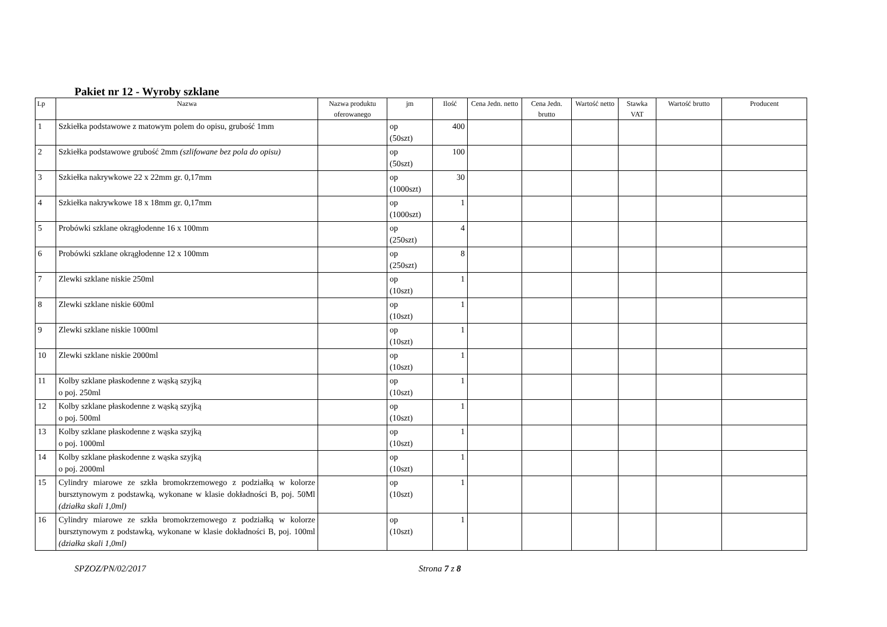Pakiet nr 12 - Wyroby szklane
| Lp | Nazwa | Nazwa produktu oferowanego | jm | Ilość | Cena Jedn. netto | Cena Jedn. brutto | Wartość netto | Stawka VAT | Wartość brutto | Producent |
| --- | --- | --- | --- | --- | --- | --- | --- | --- | --- | --- |
| 1 | Szkiełka podstawowe z matowym polem do opisu, grubość 1mm | | op (50szt) | 400 | | | | | | |
| 2 | Szkiełka podstawowe grubość 2mm (szlifowane bez pola do opisu) | | op (50szt) | 100 | | | | | | |
| 3 | Szkiełka nakrywkowe 22 x 22mm gr. 0,17mm | | op (1000szt) | 30 | | | | | | |
| 4 | Szkiełka nakrywkowe 18 x 18mm gr. 0,17mm | | op (1000szt) | 1 | | | | | | |
| 5 | Probówki szklane okrągłodenne 16 x 100mm | | op (250szt) | 4 | | | | | | |
| 6 | Probówki szklane okrągłodenne 12 x 100mm | | op (250szt) | 8 | | | | | | |
| 7 | Zlewki szklane niskie 250ml | | op (10szt) | 1 | | | | | | |
| 8 | Zlewki szklane niskie 600ml | | op (10szt) | 1 | | | | | | |
| 9 | Zlewki szklane niskie 1000ml | | op (10szt) | 1 | | | | | | |
| 10 | Zlewki szklane niskie 2000ml | | op (10szt) | 1 | | | | | | |
| 11 | Kolby szklane płaskodenne z wąską szyjką o poj. 250ml | | op (10szt) | 1 | | | | | | |
| 12 | Kolby szklane płaskodenne z wąską szyjką o poj. 500ml | | op (10szt) | 1 | | | | | | |
| 13 | Kolby szklane płaskodenne z wąska szyjką o poj. 1000ml | | op (10szt) | 1 | | | | | | |
| 14 | Kolby szklane płaskodenne z wąska szyjką o poj. 2000ml | | op (10szt) | 1 | | | | | | |
| 15 | Cylindry miarowe ze szkła bromokrzemowego z podziałką w kolorze bursztynowym z podstawką, wykonane w klasie dokładności B, poj. 50Ml (działka skali 1,0ml) | | op (10szt) | 1 | | | | | | |
| 16 | Cylindry miarowe ze szkła bromokrzemowego z podziałką w kolorze bursztynowym z podstawką, wykonane w klasie dokładności B, poj. 100ml (działka skali 1,0ml) | | op (10szt) | 1 | | | | | | |
SPZOZ/PN/02/2017 Strona 7 z 8